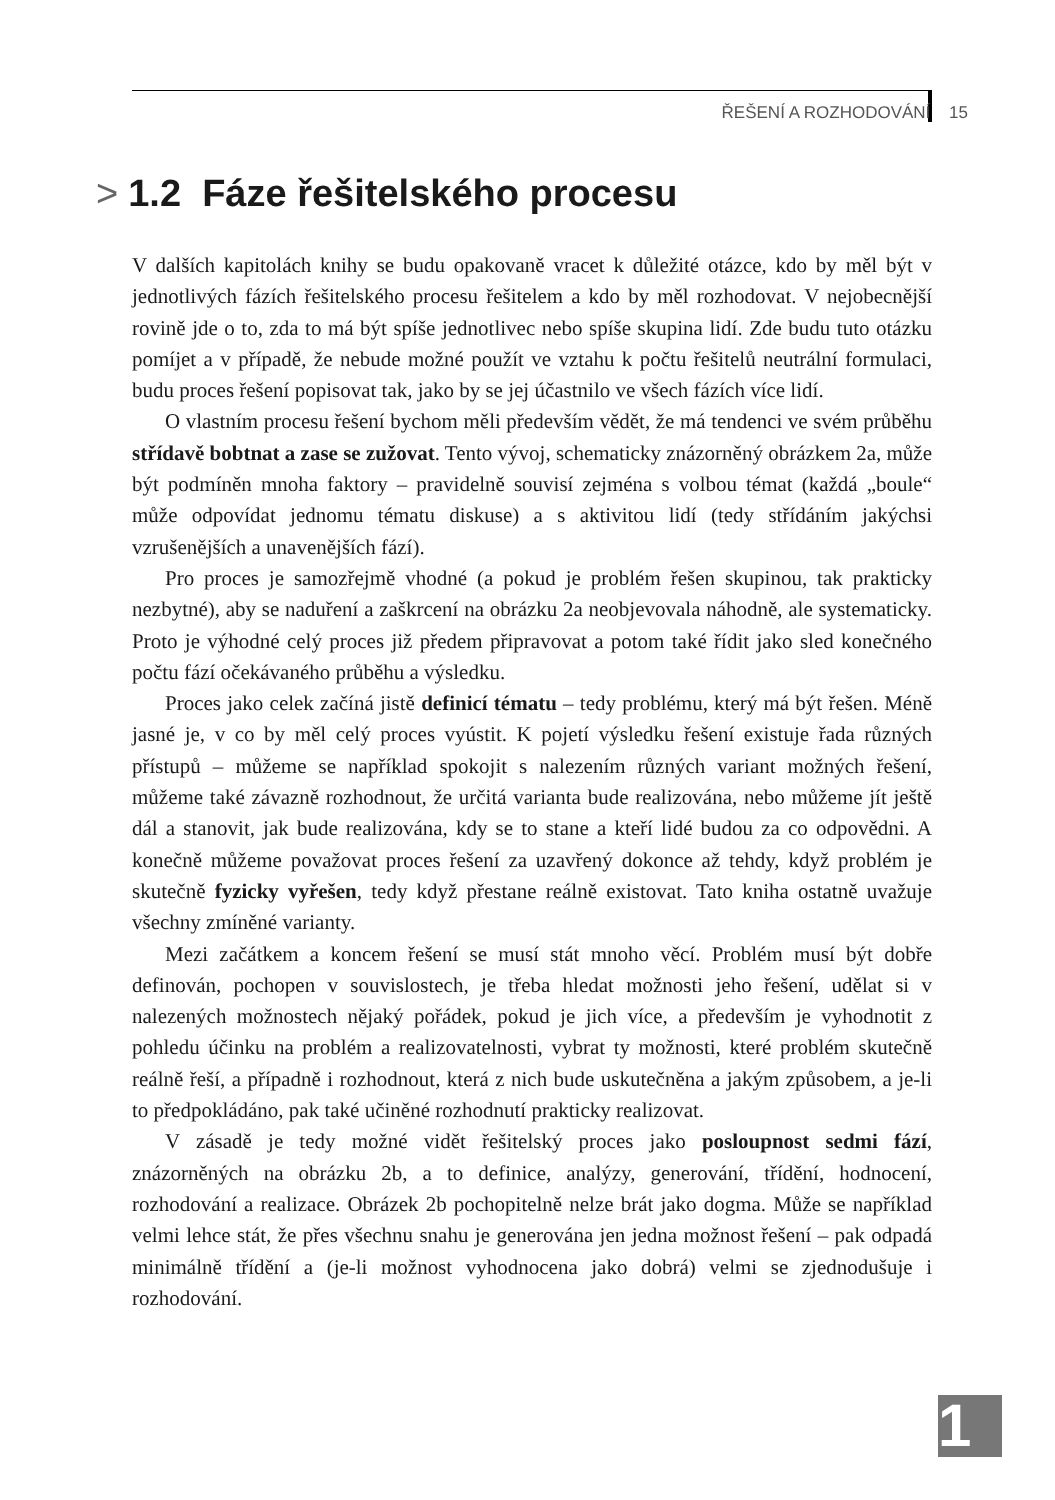ŘEŠENÍ A ROZHODOVÁNÍ 15
> 1.2 Fáze řešitelského procesu
V dalších kapitolách knihy se budu opakovaně vracet k důležité otázce, kdo by měl být v jednotlivých fázích řešitelského procesu řešitelem a kdo by měl rozhodovat. V nejobecnější rovině jde o to, zda to má být spíše jednotlivec nebo spíše skupina lidí. Zde budu tuto otázku pomíjet a v případě, že nebude možné použít ve vztahu k počtu řešitelů neutrální formulaci, budu proces řešení popisovat tak, jako by se jej účastnilo ve všech fázích více lidí.
O vlastním procesu řešení bychom měli především vědět, že má tendenci ve svém průběhu střídavě bobtnat a zase se zužovat. Tento vývoj, schematicky znázorněný obrázkem 2a, může být podmíněn mnoha faktory – pravidelně souvisí zejména s volbou témat (každá „boule“ může odpovídat jednomu tématu diskuse) a s aktivitou lidí (tedy střídáním jakýchsi vzrušenějších a unavenějších fází).
Pro proces je samozřejmě vhodné (a pokud je problém řešen skupinou, tak prakticky nezbytné), aby se naduření a zaškrcení na obrázku 2a neobjevovala náhodně, ale systematicky. Proto je výhodné celý proces již předem připravovat a potom také řídit jako sled konečného počtu fází očekávaného průběhu a výsledku.
Proces jako celek začíná jistě definicí tématu – tedy problému, který má být řešen. Méně jasné je, v co by měl celý proces vyústit. K pojetí výsledku řešení existuje řada různých přístupů – můžeme se například spokojit s nalezením různých variant možných řešení, můžeme také závazně rozhodnout, že určitá varianta bude realizována, nebo můžeme jít ještě dál a stanovit, jak bude realizována, kdy se to stane a kteří lidé budou za co odpovědni. A konečně můžeme považovat proces řešení za uzavřený dokonce až tehdy, když problém je skutečně fyzicky vyřešen, tedy když přestane reálně existovat. Tato kniha ostatně uvažuje všechny zmíněné varianty.
Mezi začátkem a koncem řešení se musí stát mnoho věcí. Problém musí být dobře definován, pochopen v souvislostech, je třeba hledat možnosti jeho řešení, udělat si v nalezených možnostech nějaký pořádek, pokud je jich více, a především je vyhodnotit z pohledu účinku na problém a realizovatelnosti, vybrat ty možnosti, které problém skutečně reálně řeší, a případně i rozhodnout, která z nich bude uskutečněna a jakým způsobem, a je-li to předpokládáno, pak také učiněné rozhodnutí prakticky realizovat.
V zásadě je tedy možné vidět řešitelský proces jako posloupnost sedmi fází, znázorněných na obrázku 2b, a to definice, analýzy, generování, třídění, hodnocení, rozhodování a realizace. Obrázek 2b pochopitelně nelze brát jako dogma. Může se například velmi lehce stát, že přes všechnu snahu je generována jen jedna možnost řešení – pak odpadá minimálně třídění a (je-li možnost vyhodnocena jako dobrá) velmi se zjednodušuje i rozhodování.
1